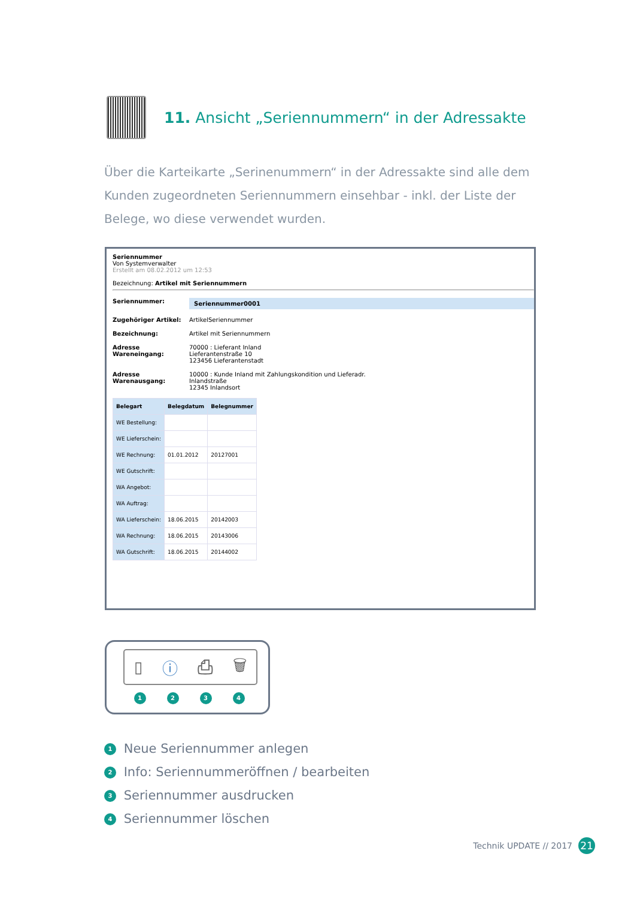11. Ansicht „Seriennummern“ in der Adressakte
Über die Karteikarte „Serinenummern“ in der Adressakte sind alle dem Kunden zugeordneten Seriennummern einsehbar - inkl. der Liste der Belege, wo diese verwendet wurden.
Seriennummer
Von Systemverwalter
Erstellt am 08.02.2012 um 12:53
Bezeichnung: Artikel mit Seriennummern
Seriennummer: Seriennummer0001
Zugehöriger Artikel: ArtikelSeriennummer
Bezeichnung: Artikel mit Seriennummern
Adresse Wareneingang: 70000 : Lieferant Inland
Lieferantenstraße 10
123456 Lieferantenstadt
Adresse Warenausgang: 10000 : Kunde Inland mit Zahlungskondition und Lieferadr.
Inlandstraße
12345 Inlandsort
| Belegart | Belegdatum | Belegnummer |
| --- | --- | --- |
| WE Bestellung: | | |
| WE Lieferschein: | | |
| WE Rechnung: | 01.01.2012 | 20127001 |
| WE Gutschrift: | | |
| WA Angebot: | | |
| WA Auftrag: | | |
| WA Lieferschein: | 18.06.2015 | 20142003 |
| WA Rechnung: | 18.06.2015 | 20143006 |
| WA Gutschrift: | 18.06.2015 | 20144002 |
▯ ⓘ ⎙ 🗑
1 2 3 4
1 Neue Seriennummer anlegen
2 Info: Seriennummeröffnen / bearbeiten
3 Seriennummer ausdrucken
4 Seriennummer löschen
Technik UPDATE // 2017 21